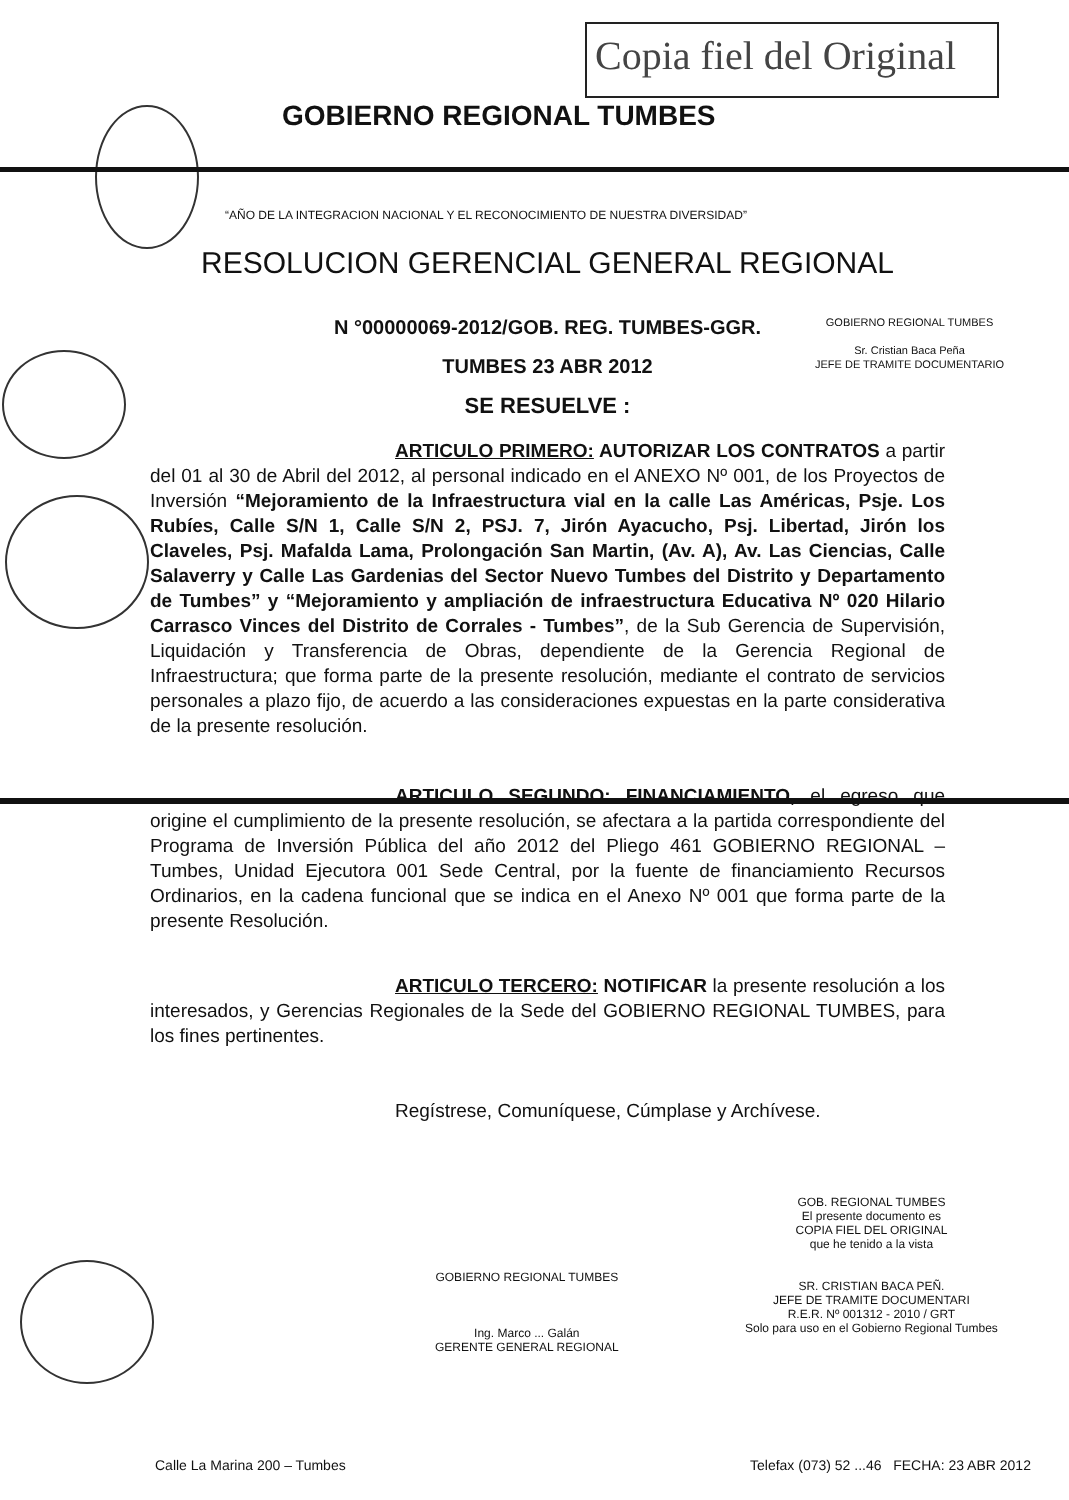Copia fiel del Original
GOBIERNO REGIONAL TUMBES
“AÑO DE LA INTEGRACION NACIONAL Y EL RECONOCIMIENTO DE NUESTRA DIVERSIDAD”
GOBIERNO REGIONAL TUMBES
Sr. Cristian Baca Peña
JEFE DE TRAMITE DOCUMENTARIO
RESOLUCION GERENCIAL GENERAL REGIONAL
N °00000069-2012/GOB. REG. TUMBES-GGR.
TUMBES 23 ABR 2012
SE RESUELVE :
ARTICULO PRIMERO: AUTORIZAR LOS CONTRATOS a partir del 01 al 30 de Abril del 2012, al personal indicado en el ANEXO Nº 001, de los Proyectos de Inversión “Mejoramiento de la Infraestructura vial en la calle Las Américas, Psje. Los Rubíes, Calle S/N 1, Calle S/N 2, PSJ. 7, Jirón Ayacucho, Psj. Libertad, Jirón los Claveles, Psj. Mafalda Lama, Prolongación San Martin, (Av. A), Av. Las Ciencias, Calle Salaverry y Calle Las Gardenias del Sector Nuevo Tumbes del Distrito y Departamento de Tumbes” y “Mejoramiento y ampliación de infraestructura Educativa Nº 020 Hilario Carrasco Vinces del Distrito de Corrales - Tumbes”, de la Sub Gerencia de Supervisión, Liquidación y Transferencia de Obras, dependiente de la Gerencia Regional de Infraestructura; que forma parte de la presente resolución, mediante el contrato de servicios personales a plazo fijo, de acuerdo a las consideraciones expuestas en la parte considerativa de la presente resolución.
ARTICULO SEGUNDO: FINANCIAMIENTO, el egreso que origine el cumplimiento de la presente resolución, se afectara a la partida correspondiente del Programa de Inversión Pública del año 2012 del Pliego 461 GOBIERNO REGIONAL – Tumbes, Unidad Ejecutora 001 Sede Central, por la fuente de financiamiento Recursos Ordinarios, en la cadena funcional que se indica en el Anexo Nº 001 que forma parte de la presente Resolución.
ARTICULO TERCERO: NOTIFICAR la presente resolución a los interesados, y Gerencias Regionales de la Sede del GOBIERNO REGIONAL TUMBES, para los fines pertinentes.
Regístrese, Comuníquese, Cúmplase y Archívese.
GOBIERNO REGIONAL TUMBES
Ing. Marco ... Galán
GERENTE GENERAL REGIONAL
GOB. REGIONAL TUMBES
El presente documento es
COPIA FIEL DEL ORIGINAL
que he tenido a la vista
SR. CRISTIAN BACA PEÑ.
JEFE DE TRAMITE DOCUMENTARI
R.E.R. Nº 001312 - 2010 / GRT
Solo para uso en el Gobierno Regional Tumbes
Calle La Marina 200 – Tumbes
Telefax (073) 52 ...46 FECHA: 23 ABR 2012